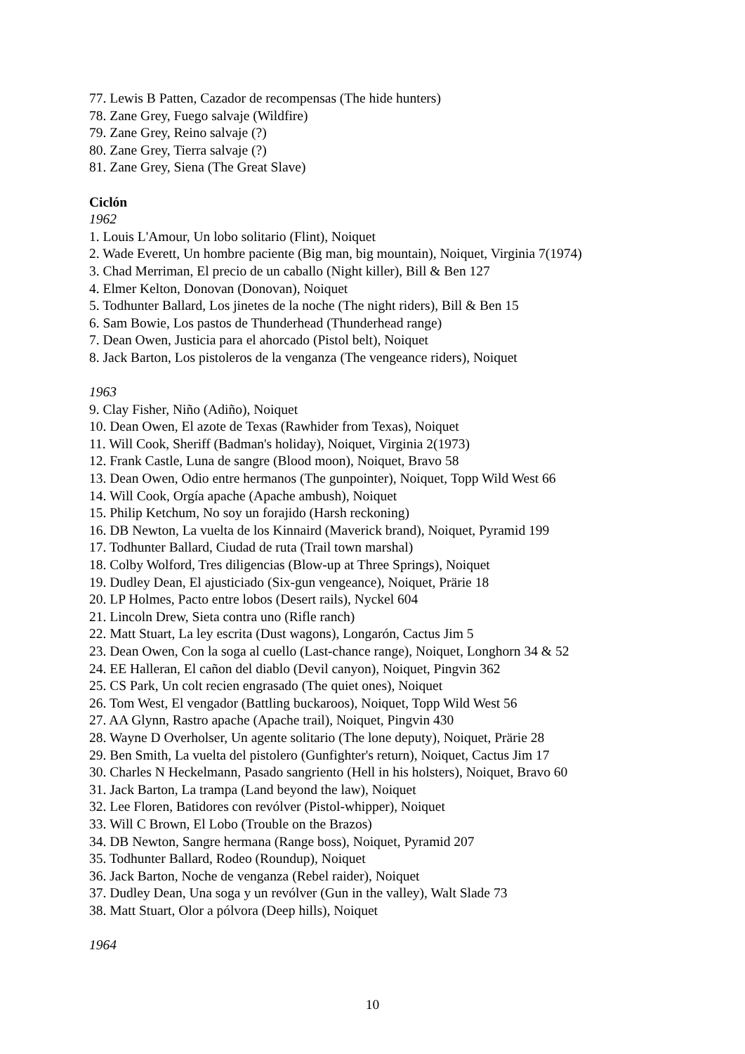77. Lewis B Patten, Cazador de recompensas (The hide hunters)
78. Zane Grey, Fuego salvaje (Wildfire)
79. Zane Grey, Reino salvaje (?)
80. Zane Grey, Tierra salvaje (?)
81. Zane Grey, Siena (The Great Slave)
Ciclón
1962
1. Louis L'Amour, Un lobo solitario (Flint), Noiquet
2. Wade Everett, Un hombre paciente (Big man, big mountain), Noiquet, Virginia 7(1974)
3. Chad Merriman, El precio de un caballo (Night killer), Bill & Ben 127
4. Elmer Kelton, Donovan (Donovan), Noiquet
5. Todhunter Ballard, Los jinetes de la noche (The night riders), Bill & Ben 15
6. Sam Bowie, Los pastos de Thunderhead (Thunderhead range)
7. Dean Owen, Justicia para el ahorcado (Pistol belt), Noiquet
8. Jack Barton, Los pistoleros de la venganza (The vengeance riders), Noiquet
1963
9. Clay Fisher, Niño (Adiño), Noiquet
10. Dean Owen, El azote de Texas (Rawhider from Texas), Noiquet
11. Will Cook, Sheriff (Badman's holiday), Noiquet, Virginia 2(1973)
12. Frank Castle, Luna de sangre (Blood moon), Noiquet, Bravo 58
13. Dean Owen, Odio entre hermanos (The gunpointer), Noiquet, Topp Wild West 66
14. Will Cook, Orgía apache (Apache ambush), Noiquet
15. Philip Ketchum, No soy un forajido (Harsh reckoning)
16. DB Newton, La vuelta de los Kinnaird (Maverick brand), Noiquet, Pyramid 199
17. Todhunter Ballard, Ciudad de ruta (Trail town marshal)
18. Colby Wolford, Tres diligencias (Blow-up at Three Springs), Noiquet
19. Dudley Dean, El ajusticiado (Six-gun vengeance), Noiquet, Prärie 18
20. LP Holmes, Pacto entre lobos (Desert rails), Nyckel 604
21. Lincoln Drew, Sieta contra uno (Rifle ranch)
22. Matt Stuart, La ley escrita (Dust wagons), Longarón, Cactus Jim 5
23. Dean Owen, Con la soga al cuello (Last-chance range), Noiquet, Longhorn 34 & 52
24. EE Halleran, El cañon del diablo (Devil canyon), Noiquet, Pingvin 362
25. CS Park, Un colt recien engrasado (The quiet ones), Noiquet
26. Tom West, El vengador (Battling buckaroos), Noiquet, Topp Wild West 56
27. AA Glynn, Rastro apache (Apache trail), Noiquet, Pingvin 430
28. Wayne D Overholser, Un agente solitario (The lone deputy), Noiquet, Prärie 28
29. Ben Smith, La vuelta del pistolero (Gunfighter's return), Noiquet, Cactus Jim 17
30. Charles N Heckelmann, Pasado sangriento (Hell in his holsters), Noiquet, Bravo 60
31. Jack Barton, La trampa (Land beyond the law), Noiquet
32. Lee Floren, Batidores con revólver (Pistol-whipper), Noiquet
33. Will C Brown, El Lobo (Trouble on the Brazos)
34. DB Newton, Sangre hermana (Range boss), Noiquet, Pyramid 207
35. Todhunter Ballard, Rodeo (Roundup), Noiquet
36. Jack Barton, Noche de venganza (Rebel raider), Noiquet
37. Dudley Dean, Una soga y un revólver (Gun in the valley), Walt Slade 73
38. Matt Stuart, Olor a pólvora (Deep hills), Noiquet
1964
10